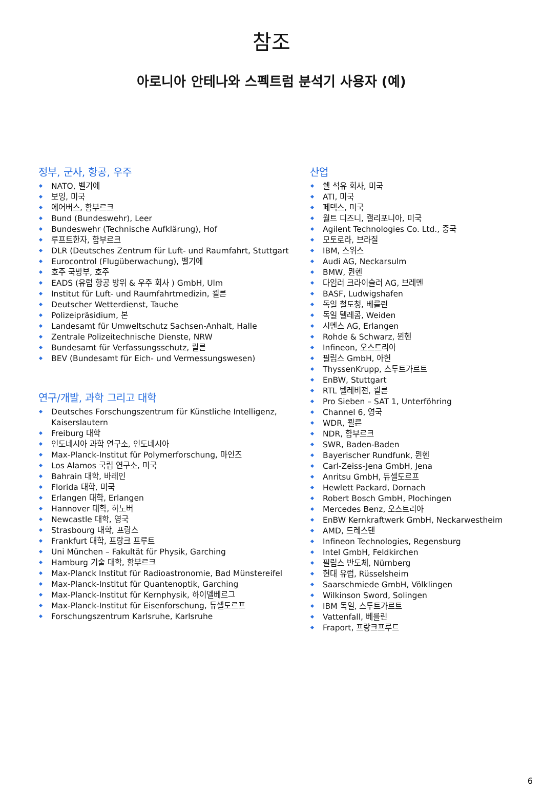참조
아로니아 안테나와 스펙트럼 분석기 사용자 (예)
정부, 군사, 항공, 우주
NATO, 벨기에
보잉, 미국
에어버스, 함부르크
Bund (Bundeswehr), Leer
Bundeswehr (Technische Aufklärung), Hof
루프트한자, 함부르크
DLR (Deutsches Zentrum für Luft- und Raumfahrt, Stuttgart
Eurocontrol (Flugüberwachung), 벨기에
호주 국방부, 호주
EADS (유럽 항공 방위 & 우주 회사 ) GmbH, Ulm
Institut für Luft- und Raumfahrtmedizin, 쾰른
Deutscher Wetterdienst, Tauche
Polizeipräsidium, 본
Landesamt für Umweltschutz Sachsen-Anhalt, Halle
Zentrale Polizeitechnische Dienste, NRW
Bundesamt für Verfassungsschutz, 쾰른
BEV (Bundesamt für Eich- und Vermessungswesen)
연구/개발, 과학 그리고 대학
Deutsches Forschungszentrum für Künstliche Intelligenz, Kaiserslautern
Freiburg 대학
인도네시아 과학 연구소, 인도네시아
Max-Planck-Institut für Polymerforschung, 마인즈
Los Alamos 국립 연구소, 미국
Bahrain 대학, 바레인
Florida 대학, 미국
Erlangen 대학, Erlangen
Hannover 대학, 하노버
Newcastle 대학, 영국
Strasbourg 대학, 프랑스
Frankfurt 대학, 프랑크 프루트
Uni München – Fakultät für Physik, Garching
Hamburg 기술 대학, 함부르크
Max-Planck Institut für Radioastronomie, Bad Münstereifel
Max-Planck-Institut für Quantenoptik, Garching
Max-Planck-Institut für Kernphysik, 하이델베르그
Max-Planck-Institut für Eisenforschung, 듀셀도르프
Forschungszentrum Karlsruhe, Karlsruhe
산업
쉘 석유 회사, 미국
ATI, 미국
페덱스, 미국
월트 디즈니, 캘리포니아, 미국
Agilent Technologies Co. Ltd., 중국
모토로라, 브라질
IBM, 스위스
Audi AG, Neckarsulm
BMW, 뮌헨
다임러 크라이슬러 AG, 브레멘
BASF, Ludwigshafen
독일 철도청, 베를린
독일 텔레콤, Weiden
시멘스 AG, Erlangen
Rohde & Schwarz, 뮌헨
Infineon, 오스트리아
필립스 GmbH, 아헌
ThyssenKrupp, 스투트가르트
EnBW, Stuttgart
RTL 텔레비젼, 쾰른
Pro Sieben – SAT 1, Unterföhring
Channel 6, 영국
WDR, 쾰른
NDR, 함부르크
SWR, Baden-Baden
Bayerischer Rundfunk, 뮌헨
Carl-Zeiss-Jena GmbH, Jena
Anritsu GmbH, 듀셀도르프
Hewlett Packard, Dornach
Robert Bosch GmbH, Plochingen
Mercedes Benz, 오스트리아
EnBW Kernkraftwerk GmbH, Neckarwestheim
AMD, 드레스덴
Infineon Technologies, Regensburg
Intel GmbH, Feldkirchen
필립스 반도체, Nürnberg
현대 유럽, Rüsselsheim
Saarschmiede GmbH, Völklingen
Wilkinson Sword, Solingen
IBM 독일, 스투트가르트
Vattenfall, 베를린
Fraport, 프랑크프루트
6